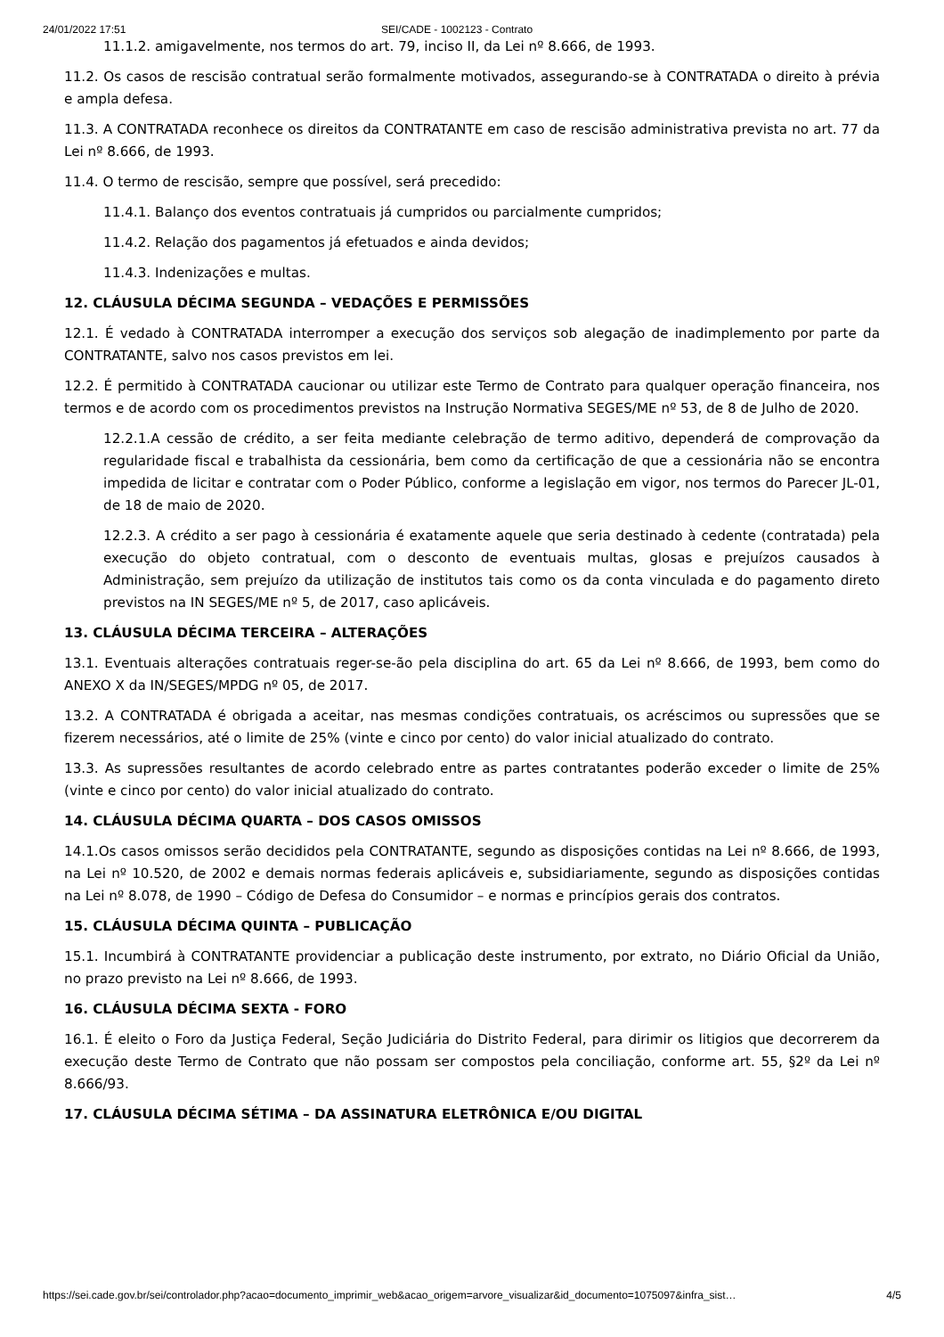24/01/2022 17:51 SEI/CADE - 1002123 - Contrato
11.1.2. amigavelmente, nos termos do art. 79, inciso II, da Lei nº 8.666, de 1993.
11.2. Os casos de rescisão contratual serão formalmente motivados, assegurando-se à CONTRATADA o direito à prévia e ampla defesa.
11.3. A CONTRATADA reconhece os direitos da CONTRATANTE em caso de rescisão administrativa prevista no art. 77 da Lei nº 8.666, de 1993.
11.4. O termo de rescisão, sempre que possível, será precedido:
11.4.1. Balanço dos eventos contratuais já cumpridos ou parcialmente cumpridos;
11.4.2. Relação dos pagamentos já efetuados e ainda devidos;
11.4.3. Indenizações e multas.
12. CLÁUSULA DÉCIMA SEGUNDA – VEDAÇÕES E PERMISSÕES
12.1. É vedado à CONTRATADA interromper a execução dos serviços sob alegação de inadimplemento por parte da CONTRATANTE, salvo nos casos previstos em lei.
12.2. É permitido à CONTRATADA caucionar ou utilizar este Termo de Contrato para qualquer operação financeira, nos termos e de acordo com os procedimentos previstos na Instrução Normativa SEGES/ME nº 53, de 8 de Julho de 2020.
12.2.1.A cessão de crédito, a ser feita mediante celebração de termo aditivo, dependerá de comprovação da regularidade fiscal e trabalhista da cessionária, bem como da certificação de que a cessionária não se encontra impedida de licitar e contratar com o Poder Público, conforme a legislação em vigor, nos termos do Parecer JL-01, de 18 de maio de 2020.
12.2.3. A crédito a ser pago à cessionária é exatamente aquele que seria destinado à cedente (contratada) pela execução do objeto contratual, com o desconto de eventuais multas, glosas e prejuízos causados à Administração, sem prejuízo da utilização de institutos tais como os da conta vinculada e do pagamento direto previstos na IN SEGES/ME nº 5, de 2017, caso aplicáveis.
13. CLÁUSULA DÉCIMA TERCEIRA – ALTERAÇÕES
13.1. Eventuais alterações contratuais reger-se-ão pela disciplina do art. 65 da Lei nº 8.666, de 1993, bem como do ANEXO X da IN/SEGES/MPDG nº 05, de 2017.
13.2. A CONTRATADA é obrigada a aceitar, nas mesmas condições contratuais, os acréscimos ou supressões que se fizerem necessários, até o limite de 25% (vinte e cinco por cento) do valor inicial atualizado do contrato.
13.3. As supressões resultantes de acordo celebrado entre as partes contratantes poderão exceder o limite de 25% (vinte e cinco por cento) do valor inicial atualizado do contrato.
14. CLÁUSULA DÉCIMA QUARTA – DOS CASOS OMISSOS
14.1.Os casos omissos serão decididos pela CONTRATANTE, segundo as disposições contidas na Lei nº 8.666, de 1993, na Lei nº 10.520, de 2002 e demais normas federais aplicáveis e, subsidiariamente, segundo as disposições contidas na Lei nº 8.078, de 1990 – Código de Defesa do Consumidor – e normas e princípios gerais dos contratos.
15. CLÁUSULA DÉCIMA QUINTA – PUBLICAÇÃO
15.1. Incumbirá à CONTRATANTE providenciar a publicação deste instrumento, por extrato, no Diário Oficial da União, no prazo previsto na Lei nº 8.666, de 1993.
16. CLÁUSULA DÉCIMA SEXTA - FORO
16.1. É eleito o Foro da Justiça Federal, Seção Judiciária do Distrito Federal, para dirimir os litigios que decorrerem da execução deste Termo de Contrato que não possam ser compostos pela conciliação, conforme art. 55, §2º da Lei nº 8.666/93.
17. CLÁUSULA DÉCIMA SÉTIMA – DA ASSINATURA ELETRÔNICA E/OU DIGITAL
https://sei.cade.gov.br/sei/controlador.php?acao=documento_imprimir_web&acao_origem=arvore_visualizar&id_documento=1075097&infra_sist… 4/5